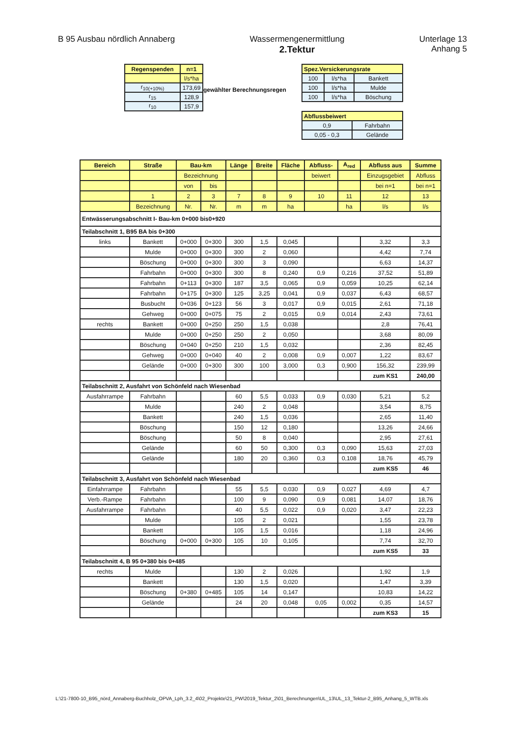B 95 Ausbau nördlich Annaberg Wassermengenermittlung
2.Tektur
Unterlage 13
Anhang 5
| Regenspenden | n=1 |
| --- | --- |
| | l/s*ha |
| r<sub>10(+10%)</sub> | 173,69 |
| r<sub>15</sub> | 128,9 |
| r<sub>10</sub> | 157,9 |
gewählter Berechnungsregen
| Spez.Versickerungsrate | | |
| --- | --- | --- |
| 100 | l/s*ha | Bankett |
| 100 | l/s*ha | Mulde |
| 100 | l/s*ha | Böschung |
| Abflussbeiwert | |
| --- | --- |
| 0,9 | Fahrbahn |
| 0,05 - 0,3 | Gelände |
| Bereich | Straße | Bau-km | | Länge | Breite | Fläche | Abfluss- | A<sub>red</sub> | Abfluss aus | Summe |
| --- | --- | --- | --- | --- | --- | --- | --- | --- | --- | --- |
| | | Bezeichnung | | | | | beiwert | | Einzugsgebiet | Abfluss |
| | | von | bis | | | | | | bei n=1 | bei n=1 |
| | 1 | 2 | 3 | 7 | 8 | 9 | 10 | 11 | 12 | 13 |
| | Bezeichnung | Nr. | Nr. | m | m | ha | | ha | l/s | l/s |
| Entwässerungsabschnitt I- Bau-km 0+000 bis0+920 | | | | | | | | | | |
| Teilabschnitt 1, B95 BA bis 0+300 | | | | | | | | | | |
| links | Bankett | 0+000 | 0+300 | 300 | 1,5 | 0,045 | | | 3,32 | 3,3 |
| | Mulde | 0+000 | 0+300 | 300 | 2 | 0,060 | | | 4,42 | 7,74 |
| | Böschung | 0+000 | 0+300 | 300 | 3 | 0,090 | | | 6,63 | 14,37 |
| | Fahrbahn | 0+000 | 0+300 | 300 | 8 | 0,240 | 0,9 | 0,216 | 37,52 | 51,89 |
| | Fahrbahn | 0+113 | 0+300 | 187 | 3,5 | 0,065 | 0,9 | 0,059 | 10,25 | 62,14 |
| | Fahrbahn | 0+175 | 0+300 | 125 | 3,25 | 0,041 | 0,9 | 0,037 | 6,43 | 68,57 |
| | Busbucht | 0+036 | 0+123 | 56 | 3 | 0,017 | 0,9 | 0,015 | 2,61 | 71,18 |
| | Gehweg | 0+000 | 0+075 | 75 | 2 | 0,015 | 0,9 | 0,014 | 2,43 | 73,61 |
| rechts | Bankett | 0+000 | 0+250 | 250 | 1,5 | 0,038 | | | 2,8 | 76,41 |
| | Mulde | 0+000 | 0+250 | 250 | 2 | 0,050 | | | 3,68 | 80,09 |
| | Böschung | 0+040 | 0+250 | 210 | 1,5 | 0,032 | | | 2,36 | 82,45 |
| | Gehweg | 0+000 | 0+040 | 40 | 2 | 0,008 | 0,9 | 0,007 | 1,22 | 83,67 |
| | Gelände | 0+000 | 0+300 | 300 | 100 | 3,000 | 0,3 | 0,900 | 156,32 | 239,99 |
| | | | | | | | | | zum KS1 | 240,00 |
| Teilabschnitt 2, Ausfahrt von Schönfeld nach Wiesenbad | | | | | | | | | | |
| Ausfahrrampe | Fahrbahn | | | 60 | 5,5 | 0,033 | 0,9 | 0,030 | 5,21 | 5,2 |
| | Mulde | | | 240 | 2 | 0,048 | | | 3,54 | 8,75 |
| | Bankett | | | 240 | 1,5 | 0,036 | | | 2,65 | 11,40 |
| | Böschung | | | 150 | 12 | 0,180 | | | 13,26 | 24,66 |
| | Böschung | | | 50 | 8 | 0,040 | | | 2,95 | 27,61 |
| | Gelände | | | 60 | 50 | 0,300 | 0,3 | 0,090 | 15,63 | 27,03 |
| | Gelände | | | 180 | 20 | 0,360 | 0,3 | 0,108 | 18,76 | 45,79 |
| | | | | | | | | | zum KS5 | 46 |
| Teilabschnitt 3, Ausfahrt von Schönfeld nach Wiesenbad | | | | | | | | | | |
| Einfahrrampe | Fahrbahn | | | 55 | 5,5 | 0,030 | 0,9 | 0,027 | 4,69 | 4,7 |
| Verb.-Rampe | Fahrbahn | | | 100 | 9 | 0,090 | 0,9 | 0,081 | 14,07 | 18,76 |
| Ausfahrrampe | Fahrbahn | | | 40 | 5,5 | 0,022 | 0,9 | 0,020 | 3,47 | 22,23 |
| | Mulde | | | 105 | 2 | 0,021 | | | 1,55 | 23,78 |
| | Bankett | | | 105 | 1,5 | 0,016 | | | 1,18 | 24,96 |
| | Böschung | 0+000 | 0+300 | 105 | 10 | 0,105 | | | 7,74 | 32,70 |
| | | | | | | | | | zum KS5 | 33 |
| Teilabschnitt 4, B 95 0+380 bis 0+485 | | | | | | | | | | |
| rechts | Mulde | | | 130 | 2 | 0,026 | | | 1,92 | 1,9 |
| | Bankett | | | 130 | 1,5 | 0,020 | | | 1,47 | 3,39 |
| | Böschung | 0+380 | 0+485 | 105 | 14 | 0,147 | | | 10,83 | 14,22 |
| | Gelände | | | 24 | 20 | 0,048 | 0,05 | 0,002 | 0,35 | 14,57 |
| | | | | | | | | | zum KS3 | 15 |
L:\21-7800-10_B95_nörd_Annaberg-Buchholz_OPVA_Lph_3.2_4\02_Projekte\21_PW\2019_Tektur_2\01_Berechnungen\UL_13\UL_13_Tektur-2_B95_Anhang_5_WTB.xls